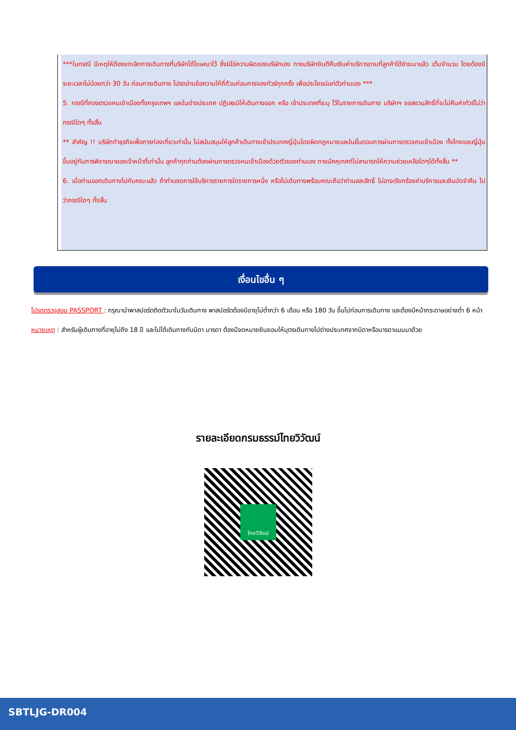***ในกรณี มีเหตุให้ต้องยกเลิกการเดินทางที่บริษัทได้โฆษณาไว้ ซึ่งมิใช่ความผิดของบริษัทเอง ทางบริษัทยินดีคืนเงินค่าบริการตามที่ลูกค้าได้ชำระมาแล้ว เต็มจำนวน โดยต้องมีระยะเวลาไม่น้อยกว่า 30 วัน ก่อนการเดินทาง โปรดอ่านข้อความให้ถี่ถ้วนก่อนการจองทัวร์ทุกครั้ง เพื่อประโยชน์แก่ตัวท่านเอง ***
5. กรณีที่กองตรวจคนเข้าเมืองทั้งกรุงเทพฯ และในต่างประเทศ ปฏิเสธมิให้เดินทางออก หรือ เข้าประเทศที่ระบุ ไว้ในรายการเดินทาง บริษัทฯ ขอสงวนสิทธิ์ที่จะไม่คืนค่าทัวร์ไม่ว่ากรณีใดๆ ทั้งสิ้น
** สำคัญ !! บริษัททำธุรกิจเพื่อการท่องเที่ยวเท่านั้น ไม่สนับสนุนให้ลูกค้าเดินทางเข้าประเทศญี่ปุ่นโดยผิดกฎหมายและในขั้นตอนการผ่านการตรวจคนเข้าเมือง ทั้งไทยและญี่ปุ่น ขึ้นอยู่กับการพิจารณาของเจ้าหน้าที่เท่านั้น ลูกค้าทุกท่านต้องผ่านการตรวจคนเข้าเมืองด้วยตัวของท่านเอง ทางมัคคุเทศก์ไม่สามารถให้ความช่วยเหลือใดๆได้ทั้งสิ้น **
6. เมื่อท่านออกเดินทางไปกับคณะแล้ว ถ้าท่านงดการใช้บริการรายการใดรายการหนึ่ง หรือไม่เดินทางพร้อมคณะถือว่าท่านสละสิทธิ์ ไม่อาจเรียกร้องค่าบริการและเงินมัดจำคืน ไม่ว่ากรณีใดๆ ทั้งสิ้น
เงื่อนไขอื่น ๆ
โปรดตรวจสอบ PASSPORT : กรุณานำพาสปอร์ตติดตัวมาในวันเดินทาง พาสปอร์ตต้องมีอายุไม่ต่ำกว่า 6 เดือน หรือ 180 วัน ขึ้นไปก่อนการเดินทาง และต้องมีหน้ากระดาษอย่างต่ำ 6 หน้า
หมายเหตุ : สำหรับผู้เดินทางที่อายุไม่ถึง 18 ปี และไม่ได้เดินทางกับบิดา มารดา ต้องมีจดหมายยินยอมให้บุตรเดินทางไปต่างประเทศจากบิดาหรือมารดาแนบมาด้วย
รายละเอียดกรมธรรม์ไทยวิวัฒน์
ไทยวิวัฒน์
SBTLJG-DR004